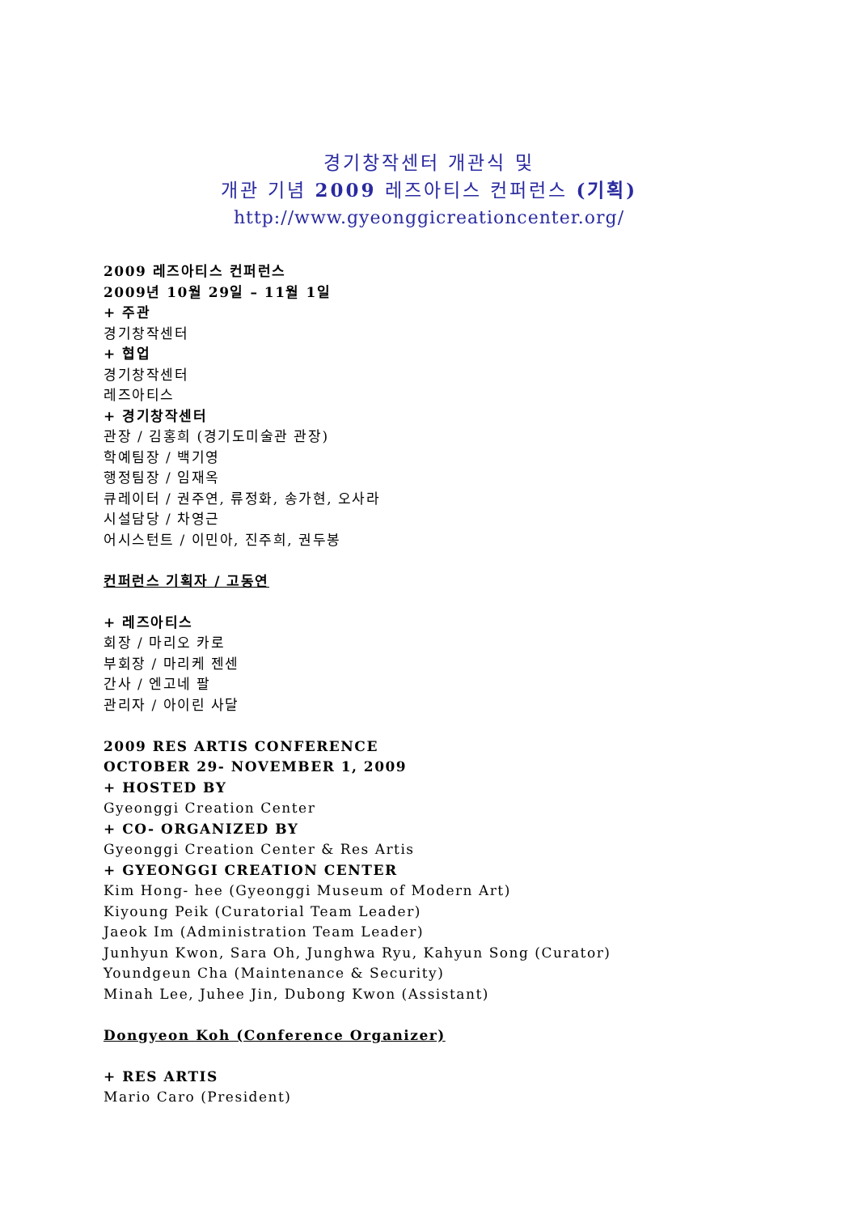경기창작센터 개관식 및
개관 기념 2009 레즈아티스 컨퍼런스 (기획)
http://www.gyeonggicreationcenter.org/
2009 레즈아티스 컨퍼런스
2009년 10월 29일 – 11월 1일
+ 주관
경기창작센터
+ 협업
경기창작센터
레즈아티스
+ 경기창작센터
관장 / 김홍희 (경기도미술관 관장)
학예팀장 / 백기영
행정팀장 / 임재옥
큐레이터 / 권주연, 류정화, 송가현, 오사라
시설담당 / 차영근
어시스턴트 / 이민아, 진주희, 권두봉
컨퍼런스 기획자 / 고동연
+ 레즈아티스
회장 / 마리오 카로
부회장 / 마리케 젠센
간사 / 엔고네 팔
관리자 / 아이린 사달
2009 RES ARTIS CONFERENCE
OCTOBER 29- NOVEMBER 1, 2009
+ HOSTED BY
Gyeonggi Creation Center
+ CO- ORGANIZED BY
Gyeonggi Creation Center & Res Artis
+ GYEONGGI CREATION CENTER
Kim Hong- hee (Gyeonggi Museum of Modern Art)
Kiyoung Peik (Curatorial Team Leader)
Jaeok Im (Administration Team Leader)
Junhyun Kwon, Sara Oh, Junghwa Ryu, Kahyun Song (Curator)
Youndgeun Cha (Maintenance & Security)
Minah Lee, Juhee Jin, Dubong Kwon (Assistant)
Dongyeon Koh (Conference Organizer)
+ RES ARTIS
Mario Caro (President)